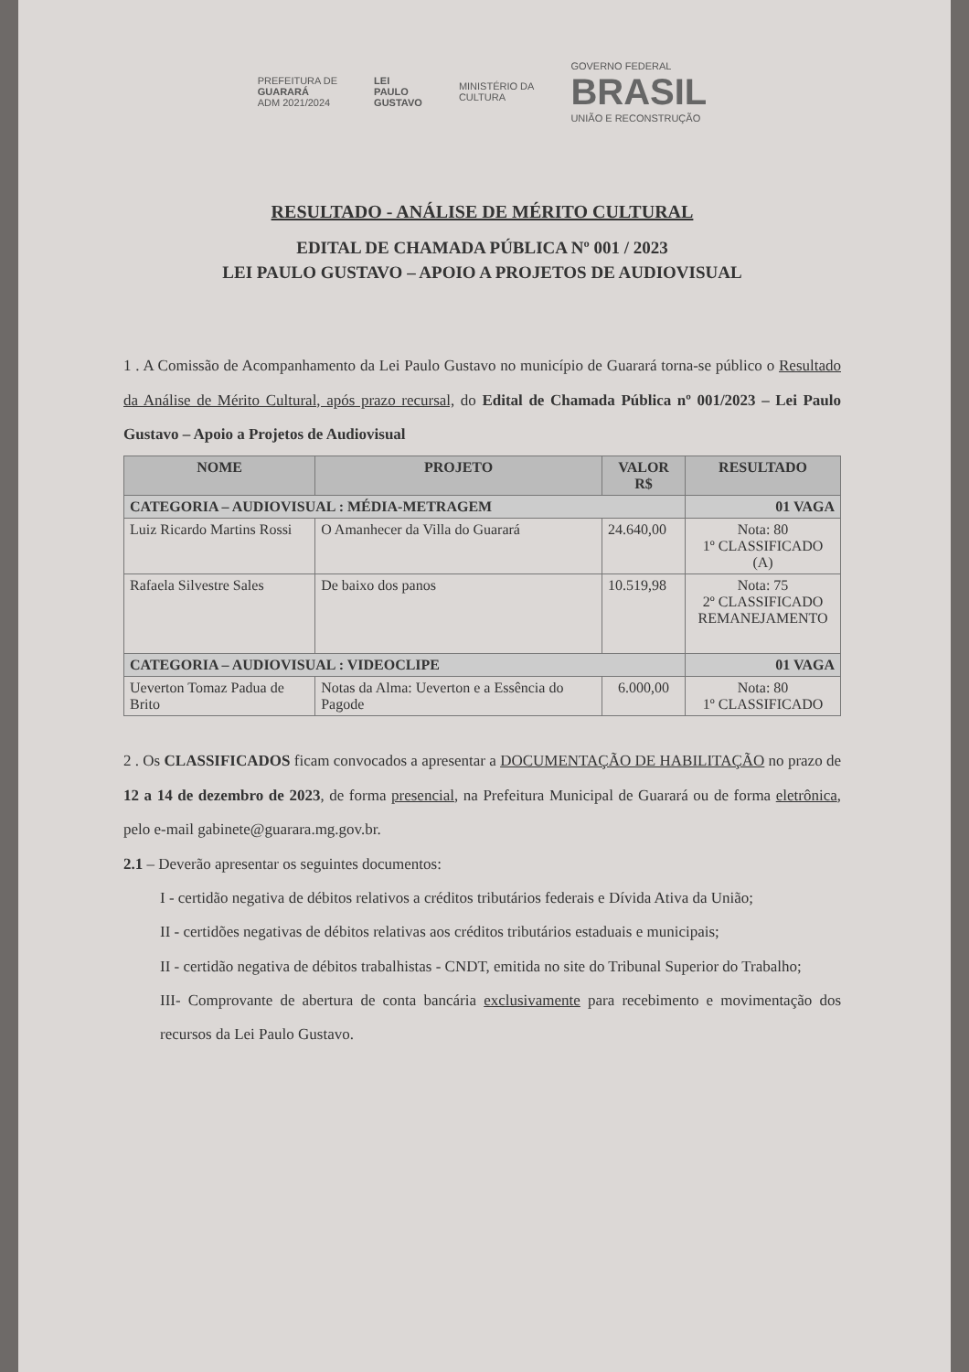PREFEITURA DE
GUARARÁ
ADM 2021/2024
LEI
PAULO
GUSTAVO
MINISTÉRIO DA
CULTURA
GOVERNO FEDERAL
BRASIL
UNIÃO E RECONSTRUÇÃO
RESULTADO - ANÁLISE DE MÉRITO CULTURAL
EDITAL DE CHAMADA PÚBLICA Nº 001 / 2023
LEI PAULO GUSTAVO – APOIO A PROJETOS DE AUDIOVISUAL
1 . A Comissão de Acompanhamento da Lei Paulo Gustavo no município de Guarará torna-se público o Resultado da Análise de Mérito Cultural, após prazo recursal, do Edital de Chamada Pública nº 001/2023 – Lei Paulo Gustavo – Apoio a Projetos de Audiovisual
| NOME | PROJETO | VALOR R$ | RESULTADO |
| --- | --- | --- | --- |
| CATEGORIA – AUDIOVISUAL : MÉDIA-METRAGEM | | | 01 VAGA |
| Luiz Ricardo Martins Rossi | O Amanhecer da Villa do Guarará | 24.640,00 | Nota: 80 1º CLASSIFICADO (A) |
| Rafaela Silvestre Sales | De baixo dos panos | 10.519,98 | Nota: 75 2º CLASSIFICADO REMANEJAMENTO |
| CATEGORIA – AUDIOVISUAL : VIDEOCLIPE | | | 01 VAGA |
| Ueverton Tomaz Padua de Brito | Notas da Alma: Ueverton e a Essência do Pagode | 6.000,00 | Nota: 80 1º CLASSIFICADO |
2 . Os CLASSIFICADOS ficam convocados a apresentar a DOCUMENTAÇÃO DE HABILITAÇÃO no prazo de 12 a 14 de dezembro de 2023, de forma presencial, na Prefeitura Municipal de Guarará ou de forma eletrônica, pelo e-mail gabinete@guarara.mg.gov.br.
2.1 – Deverão apresentar os seguintes documentos:
I - certidão negativa de débitos relativos a créditos tributários federais e Dívida Ativa da União;
II - certidões negativas de débitos relativas aos créditos tributários estaduais e municipais;
II - certidão negativa de débitos trabalhistas - CNDT, emitida no site do Tribunal Superior do Trabalho;
III- Comprovante de abertura de conta bancária exclusivamente para recebimento e movimentação dos recursos da Lei Paulo Gustavo.